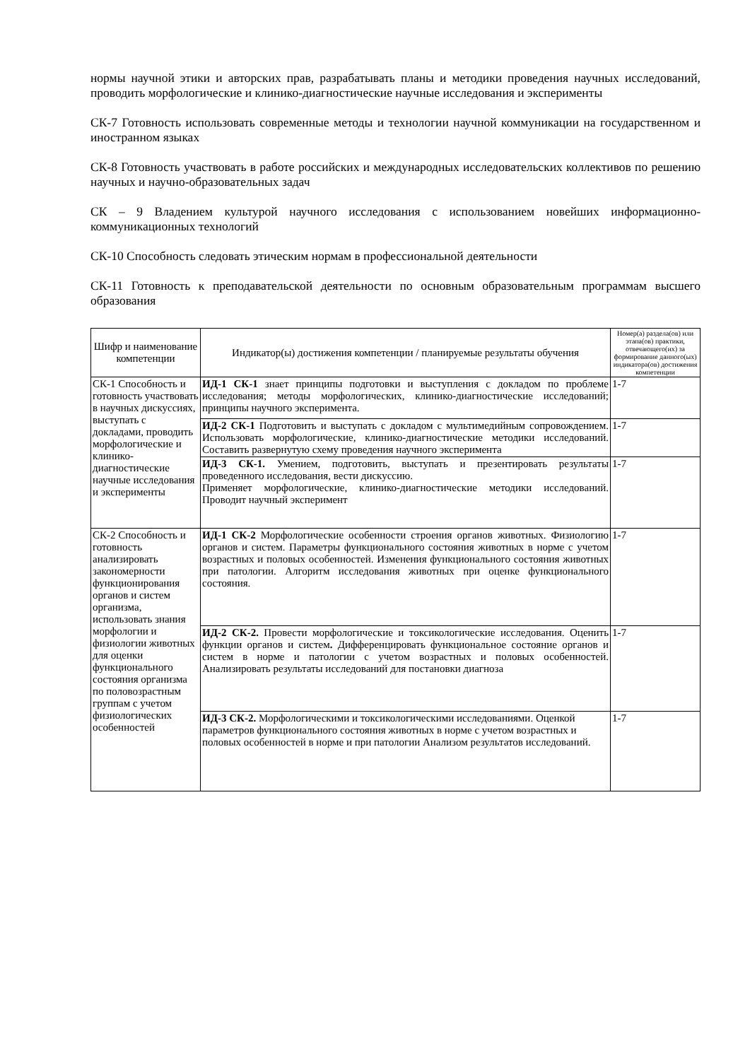нормы научной этики и авторских прав, разрабатывать планы и методики проведения научных исследований, проводить морфологические и клинико-диагностические научные исследования и эксперименты
СК-7 Готовность использовать современные методы и технологии научной коммуникации на государственном и иностранном языках
СК-8 Готовность участвовать в работе российских и международных исследовательских коллективов по решению научных и научно-образовательных задач
СК – 9 Владением культурой научного исследования с использованием новейших информационно-коммуникационных технологий
СК-10 Способность следовать этическим нормам в профессиональной деятельности
СК-11 Готовность к преподавательской деятельности по основным образовательным программам высшего образования
| Шифр и наименование компетенции | Индикатор(ы) достижения компетенции / планируемые результаты обучения | Номер(а) раздела(ов) или этапа(ов) практики, отвечающего(их) за формирование данного(ых) индикатора(ов) достижения компетенции |
| --- | --- | --- |
| СК-1 Способность и готовность участвовать в научных дискуссиях, выступать с докладами, проводить морфологические и клинико-диагностические научные исследования и эксперименты | ИД-1 СК-1 знает принципы подготовки и выступления с докладом по проблеме исследования; методы морфологических, клинико-диагностические исследований; принципы научного эксперимента. | 1-7 |
| | ИД-2 СК-1 Подготовить и выступать с докладом с мультимедийным сопровождением. Использовать морфологические, клинико-диагностические методики исследований. Составить развернутую схему проведения научного эксперимента | 1-7 |
| | ИД-3 СК-1. Умением, подготовить, выступать и презентировать результаты проведенного исследования, вести дискуссию. Применяет морфологические, клинико-диагностические методики исследований. Проводит научный эксперимент | 1-7 |
| СК-2 Способность и готовность анализировать закономерности функционирования органов и систем организма, использовать знания морфологии и физиологии животных для оценки функционального состояния организма по половозрастным группам с учетом физиологических особенностей | ИД-1 СК-2 Морфологические особенности строения органов животных. Физиологию органов и систем. Параметры функционального состояния животных в норме с учетом возрастных и половых особенностей. Изменения функционального состояния животных при патологии. Алгоритм исследования животных при оценке функционального состояния. | 1-7 |
| | ИД-2 СК-2. Провести морфологические и токсикологические исследования. Оценить функции органов и систем . Дифференцировать функциональное состояние органов и систем в норме и патологии с учетом возрастных и половых особенностей. Анализировать результаты исследований для постановки диагноза | 1-7 |
| | ИД-3 СК-2. Морфологическими и токсикологическими исследованиями. Оценкой параметров функционального состояния животных в норме с учетом возрастных и половых особенностей в норме и при патологии Анализом результатов исследований. | 1-7 |